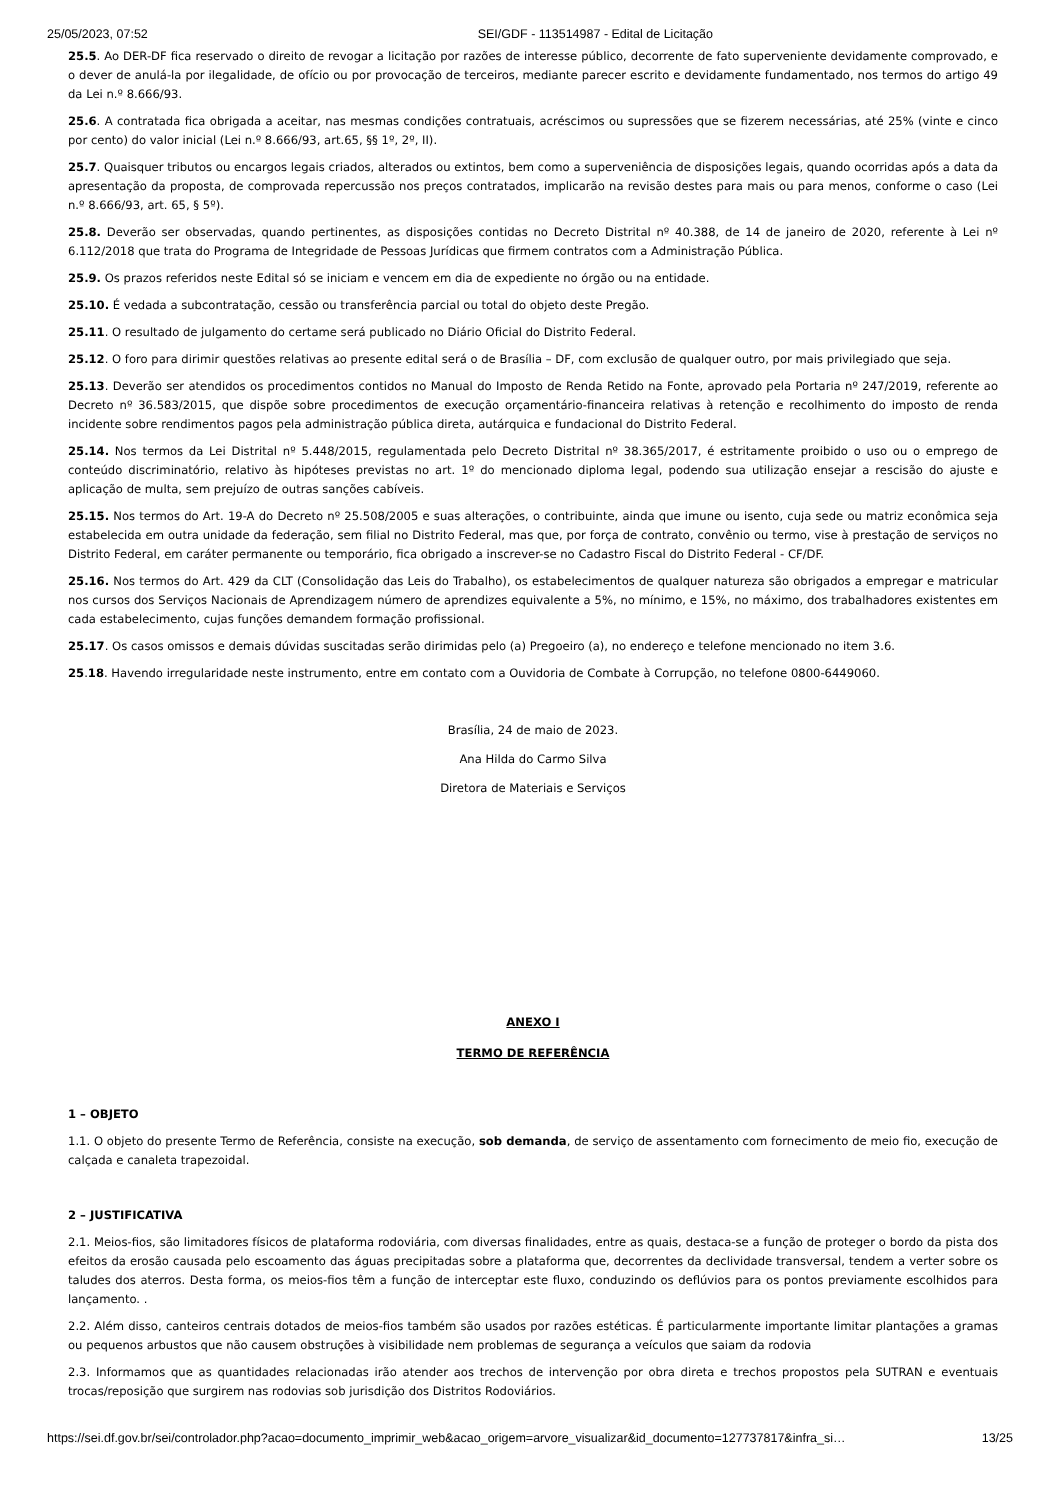25/05/2023, 07:52 SEI/GDF - 113514987 - Edital de Licitação
25.5. Ao DER-DF fica reservado o direito de revogar a licitação por razões de interesse público, decorrente de fato superveniente devidamente comprovado, e o dever de anulá-la por ilegalidade, de ofício ou por provocação de terceiros, mediante parecer escrito e devidamente fundamentado, nos termos do artigo 49 da Lei n.º 8.666/93.
25.6. A contratada fica obrigada a aceitar, nas mesmas condições contratuais, acréscimos ou supressões que se fizerem necessárias, até 25% (vinte e cinco por cento) do valor inicial (Lei n.º 8.666/93, art.65, §§ 1º, 2º, II).
25.7. Quaisquer tributos ou encargos legais criados, alterados ou extintos, bem como a superveniência de disposições legais, quando ocorridas após a data da apresentação da proposta, de comprovada repercussão nos preços contratados, implicarão na revisão destes para mais ou para menos, conforme o caso (Lei n.º 8.666/93, art. 65, § 5º).
25.8. Deverão ser observadas, quando pertinentes, as disposições contidas no Decreto Distrital nº 40.388, de 14 de janeiro de 2020, referente à Lei nº 6.112/2018 que trata do Programa de Integridade de Pessoas Jurídicas que firmem contratos com a Administração Pública.
25.9. Os prazos referidos neste Edital só se iniciam e vencem em dia de expediente no órgão ou na entidade.
25.10. É vedada a subcontratação, cessão ou transferência parcial ou total do objeto deste Pregão.
25.11. O resultado de julgamento do certame será publicado no Diário Oficial do Distrito Federal.
25.12. O foro para dirimir questões relativas ao presente edital será o de Brasília – DF, com exclusão de qualquer outro, por mais privilegiado que seja.
25.13. Deverão ser atendidos os procedimentos contidos no Manual do Imposto de Renda Retido na Fonte, aprovado pela Portaria nº 247/2019, referente ao Decreto nº 36.583/2015, que dispõe sobre procedimentos de execução orçamentário-financeira relativas à retenção e recolhimento do imposto de renda incidente sobre rendimentos pagos pela administração pública direta, autárquica e fundacional do Distrito Federal.
25.14. Nos termos da Lei Distrital nº 5.448/2015, regulamentada pelo Decreto Distrital nº 38.365/2017, é estritamente proibido o uso ou o emprego de conteúdo discriminatório, relativo às hipóteses previstas no art. 1º do mencionado diploma legal, podendo sua utilização ensejar a rescisão do ajuste e aplicação de multa, sem prejuízo de outras sanções cabíveis.
25.15. Nos termos do Art. 19-A do Decreto nº 25.508/2005 e suas alterações, o contribuinte, ainda que imune ou isento, cuja sede ou matriz econômica seja estabelecida em outra unidade da federação, sem filial no Distrito Federal, mas que, por força de contrato, convênio ou termo, vise à prestação de serviços no Distrito Federal, em caráter permanente ou temporário, fica obrigado a inscrever-se no Cadastro Fiscal do Distrito Federal - CF/DF.
25.16. Nos termos do Art. 429 da CLT (Consolidação das Leis do Trabalho), os estabelecimentos de qualquer natureza são obrigados a empregar e matricular nos cursos dos Serviços Nacionais de Aprendizagem número de aprendizes equivalente a 5%, no mínimo, e 15%, no máximo, dos trabalhadores existentes em cada estabelecimento, cujas funções demandem formação profissional.
25.17. Os casos omissos e demais dúvidas suscitadas serão dirimidas pelo (a) Pregoeiro (a), no endereço e telefone mencionado no item 3.6.
25.18. Havendo irregularidade neste instrumento, entre em contato com a Ouvidoria de Combate à Corrupção, no telefone 0800-6449060.
Brasília, 24 de maio de 2023.
Ana Hilda do Carmo Silva
Diretora de Materiais e Serviços
ANEXO I
TERMO DE REFERÊNCIA
1 – OBJETO
1.1. O objeto do presente Termo de Referência, consiste na execução, sob demanda, de serviço de assentamento com fornecimento de meio fio, execução de calçada e canaleta trapezoidal.
2 – JUSTIFICATIVA
2.1. Meios-fios, são limitadores físicos de plataforma rodoviária, com diversas finalidades, entre as quais, destaca-se a função de proteger o bordo da pista dos efeitos da erosão causada pelo escoamento das águas precipitadas sobre a plataforma que, decorrentes da declividade transversal, tendem a verter sobre os taludes dos aterros. Desta forma, os meios-fios têm a função de interceptar este fluxo, conduzindo os deflúvios para os pontos previamente escolhidos para lançamento. .
2.2. Além disso, canteiros centrais dotados de meios-fios também são usados por razões estéticas. É particularmente importante limitar plantações a gramas ou pequenos arbustos que não causem obstruções à visibilidade nem problemas de segurança a veículos que saiam da rodovia
2.3. Informamos que as quantidades relacionadas irão atender aos trechos de intervenção por obra direta e trechos propostos pela SUTRAN e eventuais trocas/reposição que surgirem nas rodovias sob jurisdição dos Distritos Rodoviários.
https://sei.df.gov.br/sei/controlador.php?acao=documento_imprimir_web&acao_origem=arvore_visualizar&id_documento=127737817&infra_si… 13/25